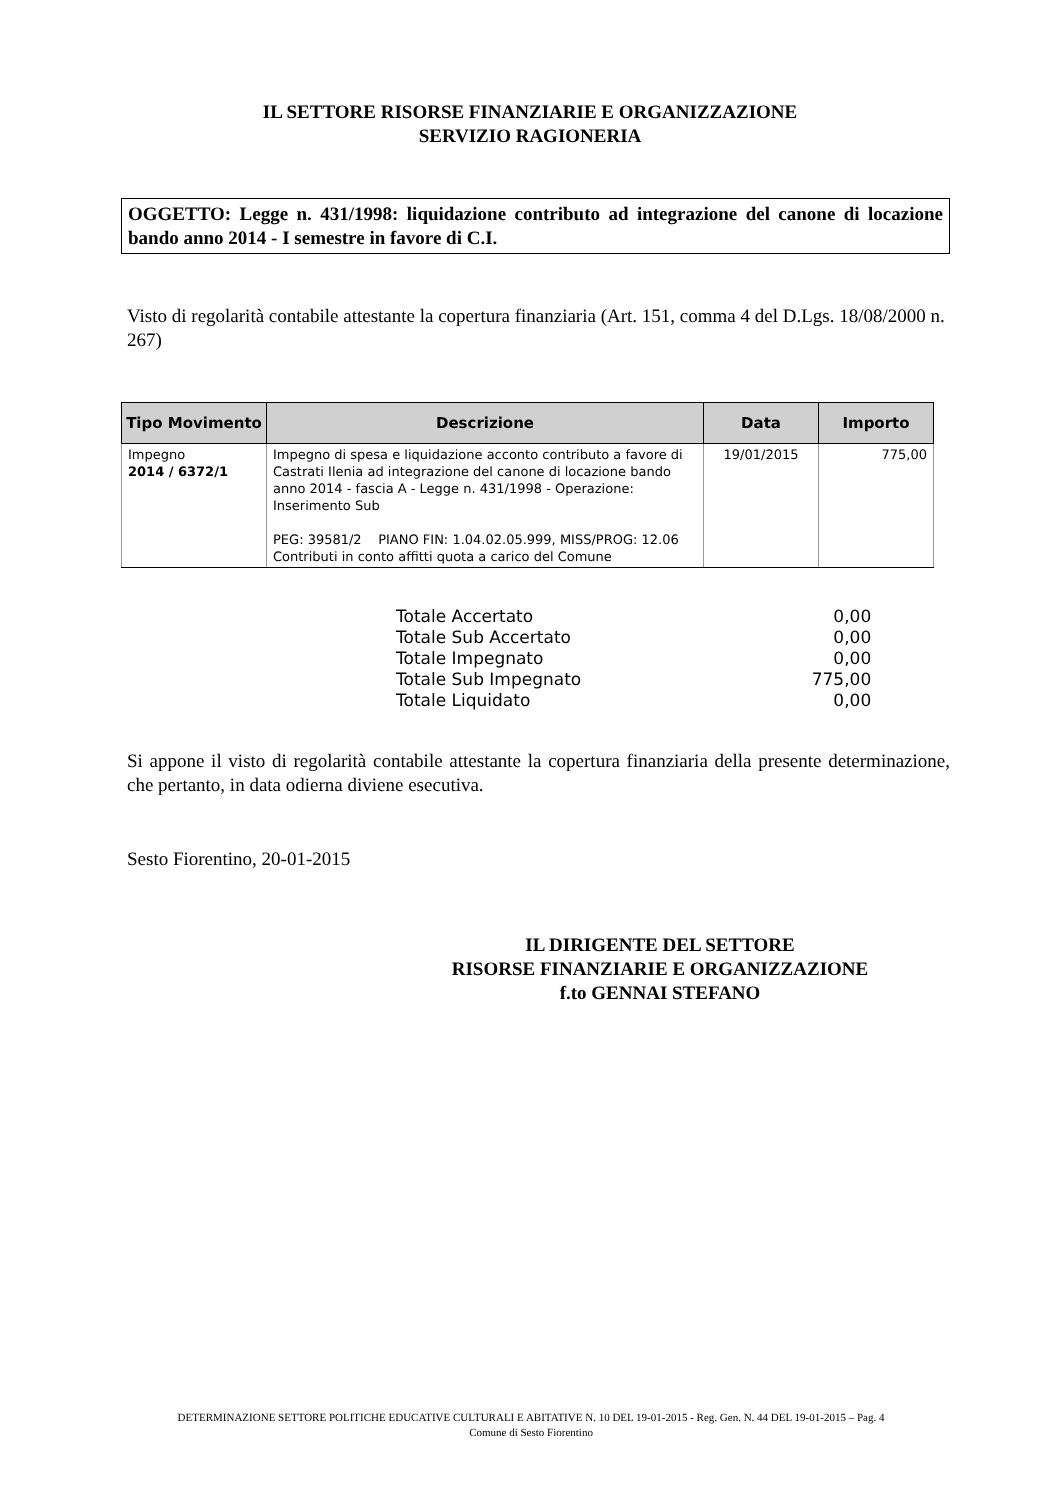IL SETTORE RISORSE FINANZIARIE E ORGANIZZAZIONE
SERVIZIO RAGIONERIA
OGGETTO: Legge n. 431/1998: liquidazione contributo ad integrazione del canone di locazione bando anno 2014 - I semestre in favore di C.I.
Visto di regolarità contabile attestante la copertura finanziaria (Art. 151, comma 4 del D.Lgs. 18/08/2000 n. 267)
| Tipo Movimento | Descrizione | Data | Importo |
| --- | --- | --- | --- |
| Impegno 2014 / 6372/1 | Impegno di spesa e liquidazione acconto contributo a favore di Castrati Ilenia ad integrazione del canone di locazione bando anno 2014 - fascia A - Legge n. 431/1998 - Operazione: Inserimento Sub PEG: 39581/2 PIANO FIN: 1.04.02.05.999, MISS/PROG: 12.06 Contributi in conto affitti quota a carico del Comune | 19/01/2015 | 775,00 |
| Totale Accertato | 0,00 |
| Totale Sub Accertato | 0,00 |
| Totale Impegnato | 0,00 |
| Totale Sub Impegnato | 775,00 |
| Totale Liquidato | 0,00 |
Si appone il visto di regolarità contabile attestante la copertura finanziaria della presente determinazione, che pertanto, in data odierna diviene esecutiva.
Sesto Fiorentino, 20-01-2015
IL DIRIGENTE DEL SETTORE
RISORSE FINANZIARIE E ORGANIZZAZIONE
f.to GENNAI STEFANO
DETERMINAZIONE SETTORE POLITICHE EDUCATIVE CULTURALI E ABITATIVE N. 10 DEL 19-01-2015 - Reg. Gen. N. 44 DEL 19-01-2015 – Pag. 4
Comune di Sesto Fiorentino